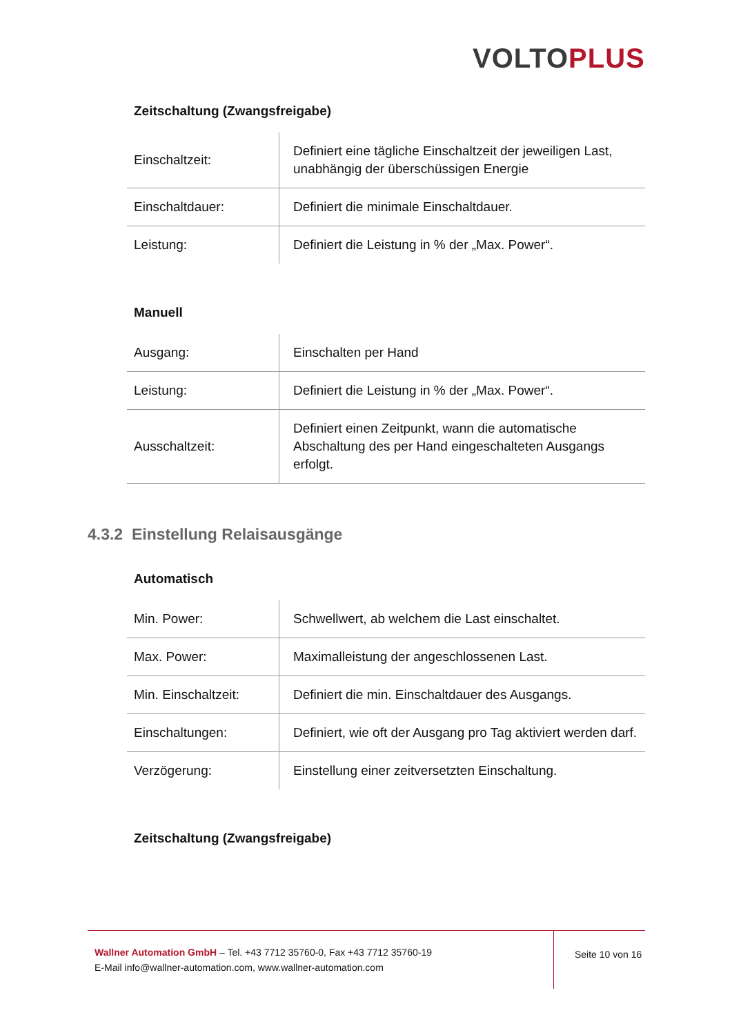VOLTO PLUS
Zeitschaltung (Zwangsfreigabe)
| Einschaltzeit: | Definiert eine tägliche Einschaltzeit der jeweiligen Last, unabhängig der überschüssigen Energie |
| Einschaltdauer: | Definiert die minimale Einschaltdauer. |
| Leistung: | Definiert die Leistung in % der „Max. Power“. |
Manuell
| Ausgang: | Einschalten per Hand |
| Leistung: | Definiert die Leistung in % der „Max. Power“. |
| Ausschaltzeit: | Definiert einen Zeitpunkt, wann die automatische Abschaltung des per Hand eingeschalteten Ausgangs erfolgt. |
4.3.2 Einstellung Relaisausgänge
Automatisch
| Min. Power: | Schwellwert, ab welchem die Last einschaltet. |
| Max. Power: | Maximalleistung der angeschlossenen Last. |
| Min. Einschaltzeit: | Definiert die min. Einschaltdauer des Ausgangs. |
| Einschaltungen: | Definiert, wie oft der Ausgang pro Tag aktiviert werden darf. |
| Verzögerung: | Einstellung einer zeitversetzten Einschaltung. |
Zeitschaltung (Zwangsfreigabe)
Wallner Automation GmbH – Tel. +43 7712 35760-0, Fax +43 7712 35760-19
E-Mail info@wallner-automation.com, www.wallner-automation.com
Seite 10 von 16